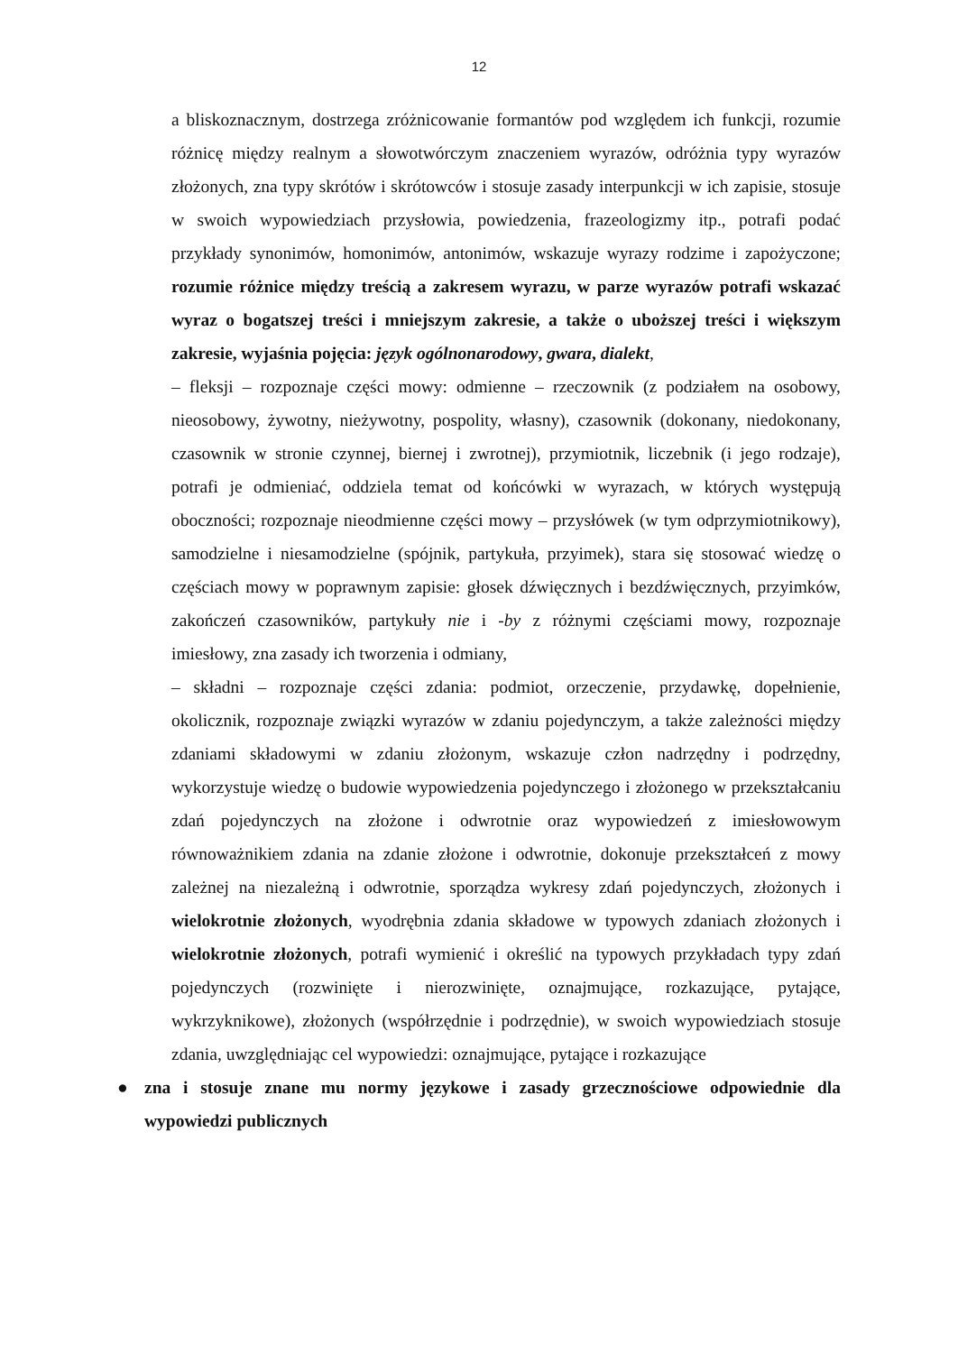12
a bliskoznacznym, dostrzega zróżnicowanie formantów pod względem ich funkcji, rozumie różnicę między realnym a słowotwórczym znaczeniem wyrazów, odróżnia typy wyrazów złożonych, zna typy skrótów i skrótowców i stosuje zasady interpunkcji w ich zapisie, stosuje w swoich wypowiedziach przysłowia, powiedzenia, frazeologizmy itp., potrafi podać przykłady synonimów, homonimów, antonimów, wskazuje wyrazy rodzime i zapożyczone; rozumie różnice między treścią a zakresem wyrazu, w parze wyrazów potrafi wskazać wyraz o bogatszej treści i mniejszym zakresie, a także o uboższej treści i większym zakresie, wyjaśnia pojęcia: język ogólnonarodowy, gwara, dialekt,
– fleksji – rozpoznaje części mowy: odmienne – rzeczownik (z podziałem na osobowy, nieosobowy, żywotny, nieżywotny, pospolity, własny), czasownik (dokonany, niedokonany, czasownik w stronie czynnej, biernej i zwrotnej), przymiotnik, liczebnik (i jego rodzaje), potrafi je odmieniać, oddziela temat od końcówki w wyrazach, w których występują oboczności; rozpoznaje nieodmienne części mowy – przysłówek (w tym odprzymiotnikowy), samodzielne i niesamodzielne (spójnik, partykuła, przyimek), stara się stosować wiedzę o częściach mowy w poprawnym zapisie: głosek dźwięcznych i bezdźwięcznych, przyimków, zakończeń czasowników, partykuły nie i -by z różnymi częściami mowy, rozpoznaje imiesłowy, zna zasady ich tworzenia i odmiany,
– składni – rozpoznaje części zdania: podmiot, orzeczenie, przydawkę, dopełnienie, okolicznik, rozpoznaje związki wyrazów w zdaniu pojedynczym, a także zależności między zdaniami składowymi w zdaniu złożonym, wskazuje człon nadrzędny i podrzędny, wykorzystuje wiedzę o budowie wypowiedzenia pojedynczego i złożonego w przekształcaniu zdań pojedynczych na złożone i odwrotnie oraz wypowiedzeń z imiesłowowym równoważnikiem zdania na zdanie złożone i odwrotnie, dokonuje przekształceń z mowy zależnej na niezależną i odwrotnie, sporządza wykresy zdań pojedynczych, złożonych i wielokrotnie złożonych, wyodrębnia zdania składowe w typowych zdaniach złożonych i wielokrotnie złożonych, potrafi wymienić i określić na typowych przykładach typy zdań pojedynczych (rozwinięte i nierozwinięte, oznajmujące, rozkazujące, pytające, wykrzyknikowe), złożonych (współrzędnie i podrzędnie), w swoich wypowiedziach stosuje zdania, uwzględniając cel wypowiedzi: oznajmujące, pytające i rozkazujące
● zna i stosuje znane mu normy językowe i zasady grzecznościowe odpowiednie dla wypowiedzi publicznych